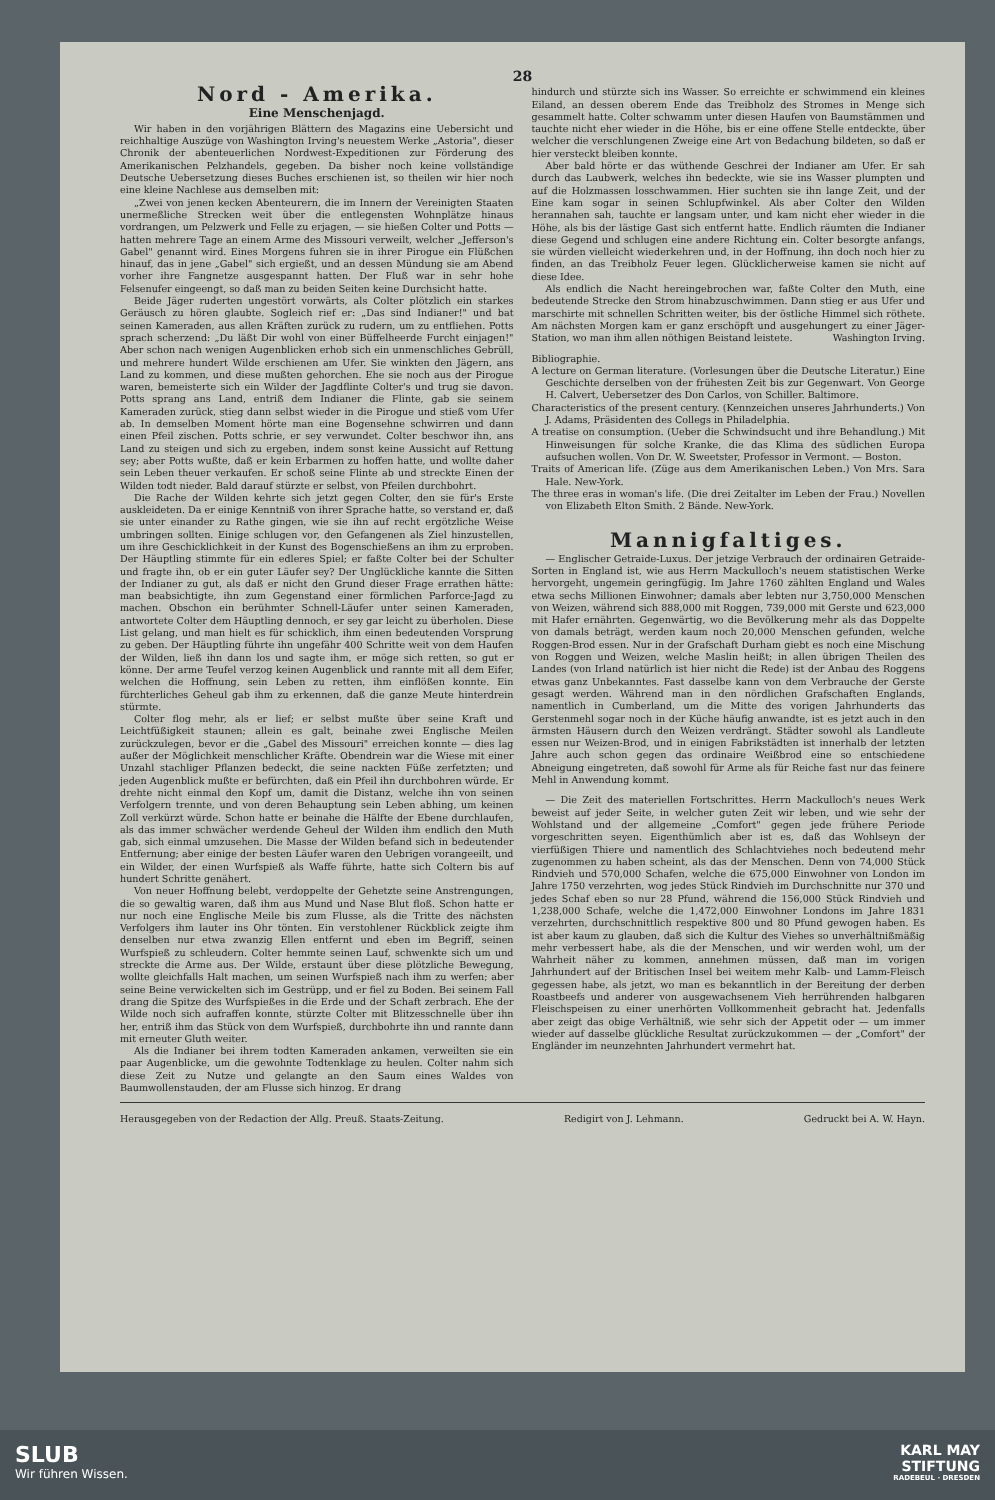28
Nord - Amerika.
Eine Menschenjagd.
Wir haben in den vorjährigen Blättern des Magazins eine Uebersicht und reichhaltige Auszüge von Washington Irving's neuestem Werke „Astoria", dieser Chronik der abenteuerlichen Nordwest-Expeditionen zur Förderung des Amerikanischen Pelzhandels, gegeben. Da bisher noch keine vollständige Deutsche Uebersetzung dieses Buches erschienen ist, so theilen wir hier noch eine kleine Nachlese aus demselben mit:
„Zwei von jenen kecken Abenteurern, die im Innern der Vereinigten Staaten unermeßliche Strecken weit über die entlegensten Wohnplätze hinaus vordrangen, um Pelzwerk und Felle zu erjagen, — sie hießen Colter und Potts — hatten mehrere Tage an einem Arme des Missouri verweilt, welcher „Jefferson's Gabel" genannt wird. Eines Morgens fuhren sie in ihrer Pirogue ein Flüßchen hinauf, das in jene „Gabel" sich ergießt, und an dessen Mündung sie am Abend vorher ihre Fangnetze ausgespannt hatten. Der Fluß war in sehr hohe Felsenufer eingeengt, so daß man zu beiden Seiten keine Durchsicht hatte.
Beide Jäger ruderten ungestört vorwärts, als Colter plötzlich ein starkes Geräusch zu hören glaubte. Sogleich rief er: „Das sind Indianer!" und bat seinen Kameraden, aus allen Kräften zurück zu rudern, um zu entfliehen. Potts sprach scherzend: „Du läßt Dir wohl von einer Büffelheerde Furcht einjagen!" Aber schon nach wenigen Augenblicken erhob sich ein unmenschliches Gebrüll, und mehrere hundert Wilde erschienen am Ufer. Sie winkten den Jägern, ans Land zu kommen, und diese mußten gehorchen. Ehe sie noch aus der Pirogue waren, bemeisterte sich ein Wilder der Jagdflinte Colter's und trug sie davon. Potts sprang ans Land, entriß dem Indianer die Flinte, gab sie seinem Kameraden zurück, stieg dann selbst wieder in die Pirogue und stieß vom Ufer ab. In demselben Moment hörte man eine Bogensehne schwirren und dann einen Pfeil zischen. Potts schrie, er sey verwundet. Colter beschwor ihn, ans Land zu steigen und sich zu ergeben, indem sonst keine Aussicht auf Rettung sey; aber Potts wußte, daß er kein Erbarmen zu hoffen hatte, und wollte daher sein Leben theuer verkaufen. Er schoß seine Flinte ab und streckte Einen der Wilden todt nieder. Bald darauf stürzte er selbst, von Pfeilen durchbohrt.
Die Rache der Wilden kehrte sich jetzt gegen Colter, den sie für's Erste auskleideten. Da er einige Kenntniß von ihrer Sprache hatte, so verstand er, daß sie unter einander zu Rathe gingen, wie sie ihn auf recht ergötzliche Weise umbringen sollten. Einige schlugen vor, den Gefangenen als Ziel hinzustellen, um ihre Geschicklichkeit in der Kunst des Bogenschießens an ihm zu erproben. Der Häuptling stimmte für ein edleres Spiel; er faßte Colter bei der Schulter und fragte ihn, ob er ein guter Läufer sey? Der Unglückliche kannte die Sitten der Indianer zu gut, als daß er nicht den Grund dieser Frage errathen hätte: man beabsichtigte, ihn zum Gegenstand einer förmlichen Parforce-Jagd zu machen. Obschon ein berühmter Schnell-Läufer unter seinen Kameraden, antwortete Colter dem Häuptling dennoch, er sey gar leicht zu überholen. Diese List gelang, und man hielt es für schicklich, ihm einen bedeutenden Vorsprung zu geben. Der Häuptling führte ihn ungefähr 400 Schritte weit von dem Haufen der Wilden, ließ ihn dann los und sagte ihm, er möge sich retten, so gut er könne. Der arme Teufel verzog keinen Augenblick und rannte mit all dem Eifer, welchen die Hoffnung, sein Leben zu retten, ihm einflößen konnte. Ein fürchterliches Geheul gab ihm zu erkennen, daß die ganze Meute hinterdrein stürmte.
Colter flog mehr, als er lief; er selbst mußte über seine Kraft und Leichtfüßigkeit staunen; allein es galt, beinahe zwei Englische Meilen zurückzulegen, bevor er die „Gabel des Missouri" erreichen konnte — dies lag außer der Möglichkeit menschlicher Kräfte. Obendrein war die Wiese mit einer Unzahl stachliger Pflanzen bedeckt, die seine nackten Füße zerfetzten; und jeden Augenblick mußte er befürchten, daß ein Pfeil ihn durchbohren würde. Er drehte nicht einmal den Kopf um, damit die Distanz, welche ihn von seinen Verfolgern trennte, und von deren Behauptung sein Leben abhing, um keinen Zoll verkürzt würde. Schon hatte er beinahe die Hälfte der Ebene durchlaufen, als das immer schwächer werdende Geheul der Wilden ihm endlich den Muth gab, sich einmal umzusehen. Die Masse der Wilden befand sich in bedeutender Entfernung; aber einige der besten Läufer waren den Uebrigen vorangeeilt, und ein Wilder, der einen Wurfspieß als Waffe führte, hatte sich Coltern bis auf hundert Schritte genähert.
Von neuer Hoffnung belebt, verdoppelte der Gehetzte seine Anstrengungen, die so gewaltig waren, daß ihm aus Mund und Nase Blut floß. Schon hatte er nur noch eine Englische Meile bis zum Flusse, als die Tritte des nächsten Verfolgers ihm lauter ins Ohr tönten. Ein verstohlener Rückblick zeigte ihm denselben nur etwa zwanzig Ellen entfernt und eben im Begriff, seinen Wurfspieß zu schleudern. Colter hemmte seinen Lauf, schwenkte sich um und streckte die Arme aus. Der Wilde, erstaunt über diese plötzliche Bewegung, wollte gleichfalls Halt machen, um seinen Wurfspieß nach ihm zu werfen; aber seine Beine verwickelten sich im Gestrüpp, und er fiel zu Boden. Bei seinem Fall drang die Spitze des Wurfspießes in die Erde und der Schaft zerbrach. Ehe der Wilde noch sich aufraffen konnte, stürzte Colter mit Blitzesschnelle über ihn her, entriß ihm das Stück von dem Wurfspieß, durchbohrte ihn und rannte dann mit erneuter Gluth weiter.
Als die Indianer bei ihrem todten Kameraden ankamen, verweilten sie ein paar Augenblicke, um die gewohnte Todtenklage zu heulen. Colter nahm sich diese Zeit zu Nutze und gelangte an den Saum eines Waldes von Baumwollenstauden, der am Flusse sich hinzog. Er drang
hindurch und stürzte sich ins Wasser. So erreichte er schwimmend ein kleines Eiland, an dessen oberem Ende das Treibholz des Stromes in Menge sich gesammelt hatte. Colter schwamm unter diesen Haufen von Baumstämmen und tauchte nicht eher wieder in die Höhe, bis er eine offene Stelle entdeckte, über welcher die verschlungenen Zweige eine Art von Bedachung bildeten, so daß er hier versteckt bleiben konnte.
Aber bald hörte er das wüthende Geschrei der Indianer am Ufer. Er sah durch das Laubwerk, welches ihn bedeckte, wie sie ins Wasser plumpten und auf die Holzmassen losschwammen. Hier suchten sie ihn lange Zeit, und der Eine kam sogar in seinen Schlupfwinkel. Als aber Colter den Wilden herannahen sah, tauchte er langsam unter, und kam nicht eher wieder in die Höhe, als bis der lästige Gast sich entfernt hatte. Endlich räumten die Indianer diese Gegend und schlugen eine andere Richtung ein. Colter besorgte anfangs, sie würden vielleicht wiederkehren und, in der Hoffnung, ihn doch noch hier zu finden, an das Treibholz Feuer legen. Glücklicherweise kamen sie nicht auf diese Idee.
Als endlich die Nacht hereingebrochen war, faßte Colter den Muth, eine bedeutende Strecke den Strom hinabzuschwimmen. Dann stieg er aus Ufer und marschirte mit schnellen Schritten weiter, bis der östliche Himmel sich röthete. Am nächsten Morgen kam er ganz erschöpft und ausgehungert zu einer Jäger-Station, wo man ihm allen nöthigen Beistand leistete. Washington Irving.
Bibliographie.
A lecture on German literature. (Vorlesungen über die Deutsche Literatur.) Eine Geschichte derselben von der frühesten Zeit bis zur Gegenwart. Von George H. Calvert, Uebersetzer des Don Carlos, von Schiller. Baltimore.
Characteristics of the present century. (Kennzeichen unseres Jahrhunderts.) Von J. Adams, Präsidenten des Collegs in Philadelphia.
A treatise on consumption. (Ueber die Schwindsucht und ihre Behandlung.) Mit Hinweisungen für solche Kranke, die das Klima des südlichen Europa aufsuchen wollen. Von Dr. W. Sweetster, Professor in Vermont. — Boston.
Traits of American life. (Züge aus dem Amerikanischen Leben.) Von Mrs. Sara Hale. New-York.
The three eras in woman's life. (Die drei Zeitalter im Leben der Frau.) Novellen von Elizabeth Elton Smith. 2 Bände. New-York.
Mannigfaltiges.
— Englischer Getraide-Luxus. Der jetzige Verbrauch der ordinairen Getraide-Sorten in England ist, wie aus Herrn Mackulloch's neuem statistischen Werke hervorgeht, ungemein geringfügig. Im Jahre 1760 zählten England und Wales etwa sechs Millionen Einwohner; damals aber lebten nur 3,750,000 Menschen von Weizen, während sich 888,000 mit Roggen, 739,000 mit Gerste und 623,000 mit Hafer ernährten. Gegenwärtig, wo die Bevölkerung mehr als das Doppelte von damals beträgt, werden kaum noch 20,000 Menschen gefunden, welche Roggen-Brod essen. Nur in der Grafschaft Durham giebt es noch eine Mischung von Roggen und Weizen, welche Maslin heißt; in allen übrigen Theilen des Landes (von Irland natürlich ist hier nicht die Rede) ist der Anbau des Roggens etwas ganz Unbekanntes. Fast dasselbe kann von dem Verbrauche der Gerste gesagt werden. Während man in den nördlichen Grafschaften Englands, namentlich in Cumberland, um die Mitte des vorigen Jahrhunderts das Gerstenmehl sogar noch in der Küche häufig anwandte, ist es jetzt auch in den ärmsten Häusern durch den Weizen verdrängt. Städter sowohl als Landleute essen nur Weizen-Brod, und in einigen Fabrikstädten ist innerhalb der letzten Jahre auch schon gegen das ordinaire Weißbrod eine so entschiedene Abneigung eingetreten, daß sowohl für Arme als für Reiche fast nur das feinere Mehl in Anwendung kommt.
— Die Zeit des materiellen Fortschrittes. Herrn Mackulloch's neues Werk beweist auf jeder Seite, in welcher guten Zeit wir leben, und wie sehr der Wohlstand und der allgemeine „Comfort" gegen jede frühere Periode vorgeschritten seyen. Eigenthümlich aber ist es, daß das Wohlseyn der vierfüßigen Thiere und namentlich des Schlachtviehes noch bedeutend mehr zugenommen zu haben scheint, als das der Menschen. Denn von 74,000 Stück Rindvieh und 570,000 Schafen, welche die 675,000 Einwohner von London im Jahre 1750 verzehrten, wog jedes Stück Rindvieh im Durchschnitte nur 370 und jedes Schaf eben so nur 28 Pfund, während die 156,000 Stück Rindvieh und 1,238,000 Schafe, welche die 1,472,000 Einwohner Londons im Jahre 1831 verzehrten, durchschnittlich respektive 800 und 80 Pfund gewogen haben. Es ist aber kaum zu glauben, daß sich die Kultur des Viehes so unverhältnißmäßig mehr verbessert habe, als die der Menschen, und wir werden wohl, um der Wahrheit näher zu kommen, annehmen müssen, daß man im vorigen Jahrhundert auf der Britischen Insel bei weitem mehr Kalb- und Lamm-Fleisch gegessen habe, als jetzt, wo man es bekanntlich in der Bereitung der derben Roastbeefs und anderer von ausgewachsenem Vieh herrührenden halbgaren Fleischspeisen zu einer unerhörten Vollkommenheit gebracht hat. Jedenfalls aber zeigt das obige Verhältniß, wie sehr sich der Appetit oder — um immer wieder auf dasselbe glückliche Resultat zurückzukommen — der „Comfort" der Engländer im neunzehnten Jahrhundert vermehrt hat.
Herausgegeben von der Redaction der Allg. Preuß. Staats-Zeitung. Redigirt von J. Lehmann. Gedruckt bei A. W. Hayn.
SLUB
Wir führen Wissen.
KARL MAY
STIFTUNG
RADEBEUL · DRESDEN